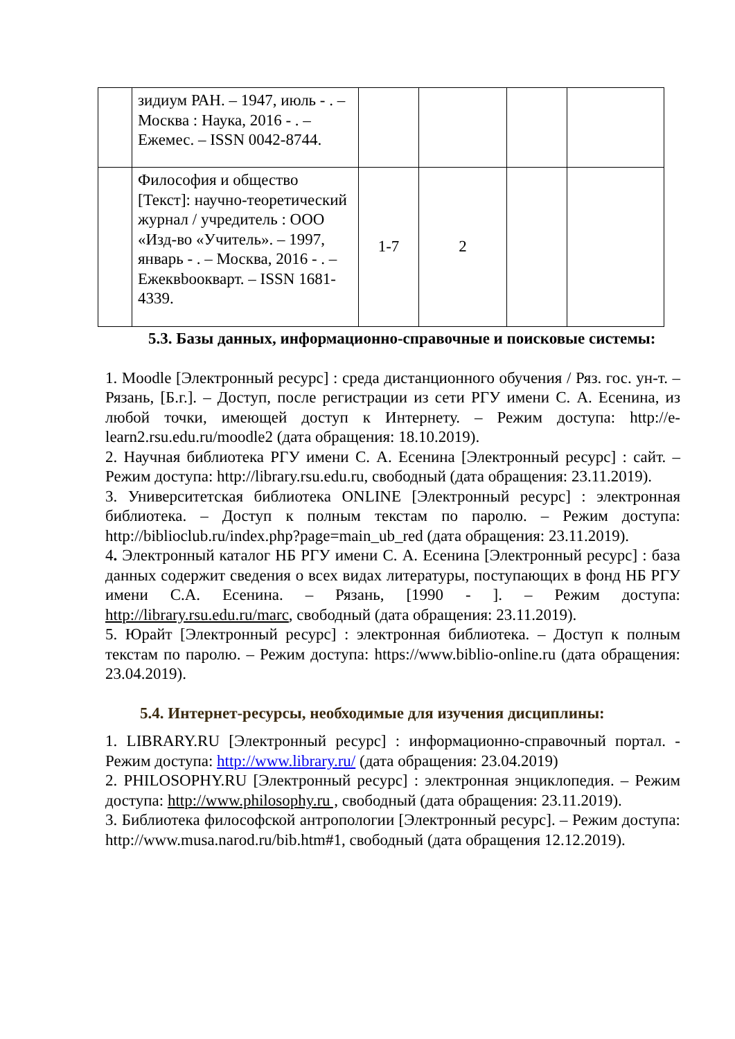| | зидиум РАН. – 1947, июль - . – Москва : Наука, 2016 - . – Ежемес. – ISSN 0042-8744. | | | | |
| | Философия и общество [Текст]: научно-теоретический журнал / учредитель : ООО «Изд-во «Учитель». – 1997, январь - . – Москва, 2016 - . – Ежеквbooкварт. – ISSN 1681-4339. | 1-7 | 2 | | |
5.3. Базы данных, информационно-справочные и поисковые системы:
1. Moodle [Электронный ресурс] : среда дистанционного обучения / Ряз. гос. ун-т. – Рязань, [Б.г.]. – Доступ, после регистрации из сети РГУ имени С. А. Есенина, из любой точки, имеющей доступ к Интернету. – Режим доступа: http://e-learn2.rsu.edu.ru/moodle2 (дата обращения: 18.10.2019).
2. Научная библиотека РГУ имени С. А. Есенина [Электронный ресурс] : сайт. – Режим доступа: http://library.rsu.edu.ru, свободный (дата обращения: 23.11.2019).
3. Университетская библиотека ONLINE [Электронный ресурс] : электронная библиотека. – Доступ к полным текстам по паролю. – Режим доступа: http://biblioclub.ru/index.php?page=main_ub_red (дата обращения: 23.11.2019).
4. Электронный каталог НБ РГУ имени С. А. Есенина [Электронный ресурс] : база данных содержит сведения о всех видах литературы, поступающих в фонд НБ РГУ имени С.А. Есенина. – Рязань, [1990 - ]. – Режим доступа: http://library.rsu.edu.ru/marc, свободный (дата обращения: 23.11.2019).
5. Юрайт [Электронный ресурс] : электронная библиотека. – Доступ к полным текстам по паролю. – Режим доступа: https://www.biblio-online.ru (дата обращения: 23.04.2019).
5.4. Интернет-ресурсы, необходимые для изучения дисциплины:
1. LIBRARY.RU [Электронный ресурс] : информационно-справочный портал. - Режим доступа: http://www.library.ru/ (дата обращения: 23.04.2019)
2. PHILOSOPHY.RU [Электронный ресурс] : электронная энциклопедия. – Режим доступа: http://www.philosophy.ru , свободный (дата обращения: 23.11.2019).
3. Библиотека философской антропологии [Электронный ресурс]. – Режим доступа: http://www.musa.narod.ru/bib.htm#1, свободный (дата обращения 12.12.2019).